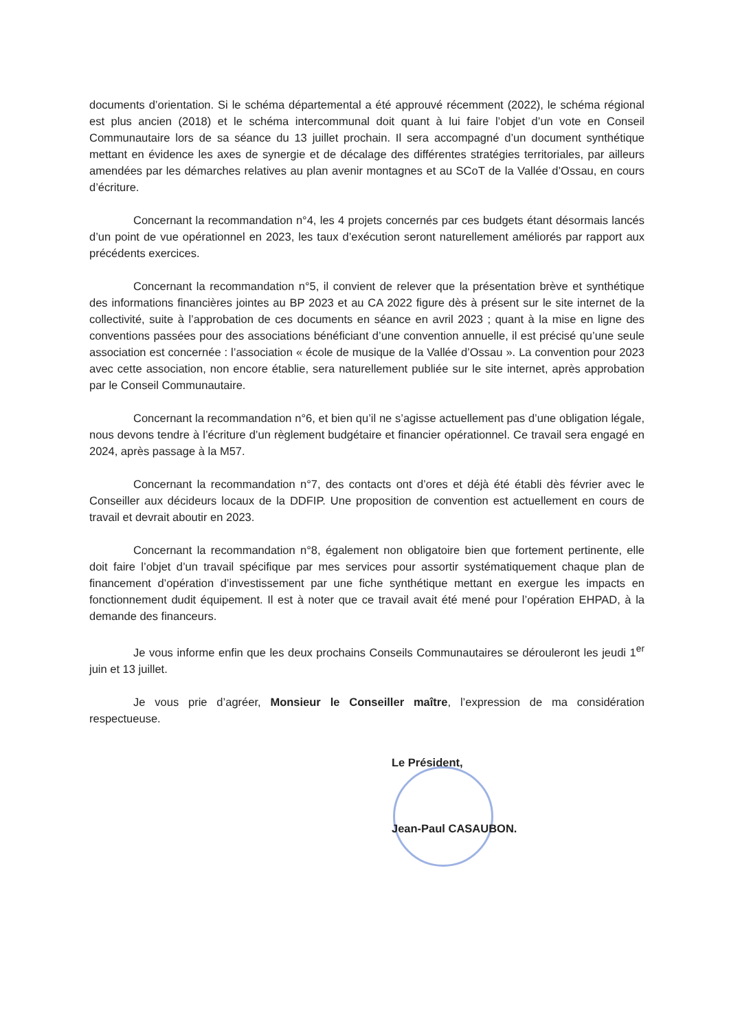documents d’orientation. Si le schéma départemental a été approuvé récemment (2022), le schéma régional est plus ancien (2018) et le schéma intercommunal doit quant à lui faire l’objet d’un vote en Conseil Communautaire lors de sa séance du 13 juillet prochain. Il sera accompagné d’un document synthétique mettant en évidence les axes de synergie et de décalage des différentes stratégies territoriales, par ailleurs amendées par les démarches relatives au plan avenir montagnes et au SCoT de la Vallée d’Ossau, en cours d’écriture.
Concernant la recommandation n°4, les 4 projets concernés par ces budgets étant désormais lancés d’un point de vue opérationnel en 2023, les taux d’exécution seront naturellement améliorés par rapport aux précédents exercices.
Concernant la recommandation n°5, il convient de relever que la présentation brève et synthétique des informations financières jointes au BP 2023 et au CA 2022 figure dès à présent sur le site internet de la collectivité, suite à l’approbation de ces documents en séance en avril 2023 ; quant à la mise en ligne des conventions passées pour des associations bénéficiant d’une convention annuelle, il est précisé qu’une seule association est concernée : l’association « école de musique de la Vallée d’Ossau ». La convention pour 2023 avec cette association, non encore établie, sera naturellement publiée sur le site internet, après approbation par le Conseil Communautaire.
Concernant la recommandation n°6, et bien qu’il ne s’agisse actuellement pas d’une obligation légale, nous devons tendre à l’écriture d’un règlement budgétaire et financier opérationnel. Ce travail sera engagé en 2024, après passage à la M57.
Concernant la recommandation n°7, des contacts ont d’ores et déjà été établi dès février avec le Conseiller aux décideurs locaux de la DDFIP. Une proposition de convention est actuellement en cours de travail et devrait aboutir en 2023.
Concernant la recommandation n°8, également non obligatoire bien que fortement pertinente, elle doit faire l’objet d’un travail spécifique par mes services pour assortir systématiquement chaque plan de financement d’opération d’investissement par une fiche synthétique mettant en exergue les impacts en fonctionnement dudit équipement. Il est à noter que ce travail avait été mené pour l’opération EHPAD, à la demande des financeurs.
Je vous informe enfin que les deux prochains Conseils Communautaires se dérouleront les jeudi 1<sup>er</sup> juin et 13 juillet.
Je vous prie d’agréer, Monsieur le Conseiller maître, l’expression de ma considération respectueuse.
Le Président,
Jean-Paul CASAUBON.